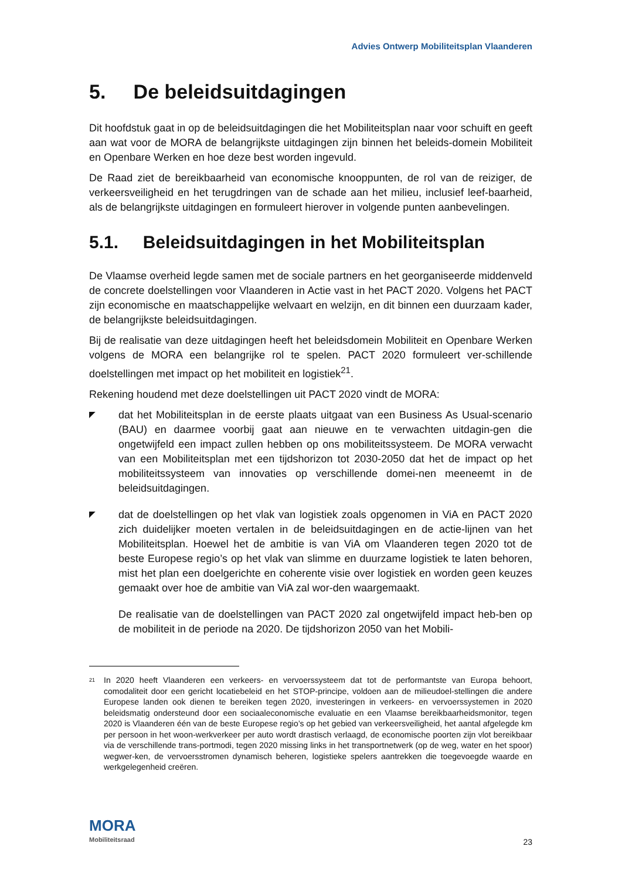Advies Ontwerp Mobiliteitsplan Vlaanderen
5. De beleidsuitdagingen
Dit hoofdstuk gaat in op de beleidsuitdagingen die het Mobiliteitsplan naar voor schuift en geeft aan wat voor de MORA de belangrijkste uitdagingen zijn binnen het beleids-domein Mobiliteit en Openbare Werken en hoe deze best worden ingevuld.
De Raad ziet de bereikbaarheid van economische knooppunten, de rol van de reiziger, de verkeersveiligheid en het terugdringen van de schade aan het milieu, inclusief leef-baarheid, als de belangrijkste uitdagingen en formuleert hierover in volgende punten aanbevelingen.
5.1. Beleidsuitdagingen in het Mobiliteitsplan
De Vlaamse overheid legde samen met de sociale partners en het georganiseerde middenveld de concrete doelstellingen voor Vlaanderen in Actie vast in het PACT 2020. Volgens het PACT zijn economische en maatschappelijke welvaart en welzijn, en dit binnen een duurzaam kader, de belangrijkste beleidsuitdagingen.
Bij de realisatie van deze uitdagingen heeft het beleidsdomein Mobiliteit en Openbare Werken volgens de MORA een belangrijke rol te spelen. PACT 2020 formuleert ver-schillende doelstellingen met impact op het mobiliteit en logistiek<sup>21</sup>.
Rekening houdend met deze doelstellingen uit PACT 2020 vindt de MORA:
◤
dat het Mobiliteitsplan in de eerste plaats uitgaat van een Business As Usual-scenario (BAU) en daarmee voorbij gaat aan nieuwe en te verwachten uitdagin-gen die ongetwijfeld een impact zullen hebben op ons mobiliteitssysteem. De MORA verwacht van een Mobiliteitsplan met een tijdshorizon tot 2030-2050 dat het de impact op het mobiliteitssysteem van innovaties op verschillende domei-nen meeneemt in de beleidsuitdagingen.
◤
dat de doelstellingen op het vlak van logistiek zoals opgenomen in ViA en PACT 2020 zich duidelijker moeten vertalen in de beleidsuitdagingen en de actie-lijnen van het Mobiliteitsplan. Hoewel het de ambitie is van ViA om Vlaanderen tegen 2020 tot de beste Europese regio’s op het vlak van slimme en duurzame logistiek te laten behoren, mist het plan een doelgerichte en coherente visie over logistiek en worden geen keuzes gemaakt over hoe de ambitie van ViA zal wor-den waargemaakt.
De realisatie van de doelstellingen van PACT 2020 zal ongetwijfeld impact heb-ben op de mobiliteit in de periode na 2020. De tijdshorizon 2050 van het Mobili-
<sup>21</sup>
In 2020 heeft Vlaanderen een verkeers- en vervoerssysteem dat tot de performantste van Europa behoort, comodaliteit door een gericht locatiebeleid en het STOP-principe, voldoen aan de milieudoel-stellingen die andere Europese landen ook dienen te bereiken tegen 2020, investeringen in verkeers- en vervoerssystemen in 2020 beleidsmatig ondersteund door een sociaaleconomische evaluatie en een Vlaamse bereikbaarheidsmonitor, tegen 2020 is Vlaanderen één van de beste Europese regio’s op het gebied van verkeersveiligheid, het aantal afgelegde km per persoon in het woon-werkverkeer per auto wordt drastisch verlaagd, de economische poorten zijn vlot bereikbaar via de verschillende trans-portmodi, tegen 2020 missing links in het transportnetwerk (op de weg, water en het spoor) wegwer-ken, de vervoersstromen dynamisch beheren, logistieke spelers aantrekken die toegevoegde waarde en werkgelegenheid creëren.
MORA
Mobiliteitsraad
23